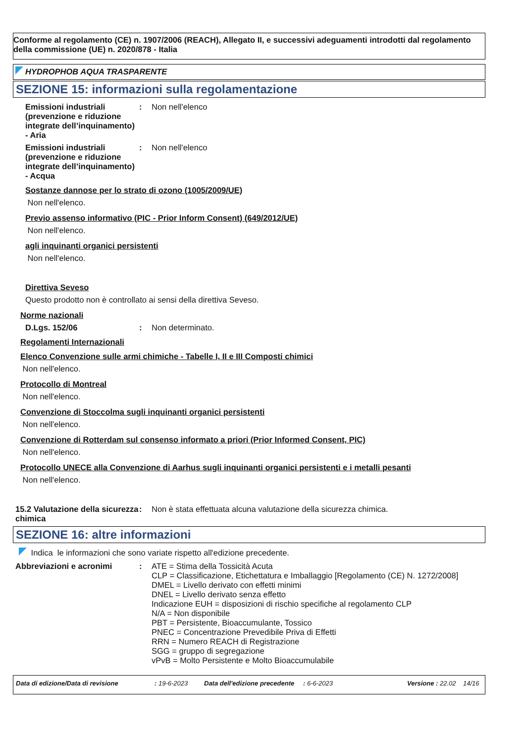Conforme al regolamento (CE) n. 1907/2006 (REACH), Allegato II, e successivi adeguamenti introdotti dal regolamento della commissione (UE) n. 2020/878 - Italia
HYDROPHOB AQUA TRASPARENTE
SEZIONE 15: informazioni sulla regolamentazione
Emissioni industriali (prevenzione e riduzione integrate dell’inquinamento) - Aria
: Non nell'elenco
Emissioni industriali (prevenzione e riduzione integrate dell’inquinamento) - Acqua
: Non nell'elenco
Sostanze dannose per lo strato di ozono (1005/2009/UE)
Non nell'elenco.
Previo assenso informativo (PIC - Prior Inform Consent) (649/2012/UE)
Non nell'elenco.
agli inquinanti organici persistenti
Non nell'elenco.
Direttiva Seveso
Questo prodotto non è controllato ai sensi della direttiva Seveso.
Norme nazionali
D.Lgs. 152/06 : Non determinato.
Regolamenti Internazionali
Elenco Convenzione sulle armi chimiche - Tabelle I, II e III Composti chimici
Non nell'elenco.
Protocollo di Montreal
Non nell'elenco.
Convenzione di Stoccolma sugli inquinanti organici persistenti
Non nell'elenco.
Convenzione di Rotterdam sul consenso informato a priori (Prior Informed Consent, PIC)
Non nell'elenco.
Protocollo UNECE alla Convenzione di Aarhus sugli inquinanti organici persistenti e i metalli pesanti
Non nell'elenco.
15.2 Valutazione della sicurezza chimica
: Non è stata effettuata alcuna valutazione della sicurezza chimica.
SEZIONE 16: altre informazioni
Indica le informazioni che sono variate rispetto all'edizione precedente.
Abbreviazioni e acronimi : ATE = Stima della Tossicità Acuta
CLP = Classificazione, Etichettatura e Imballaggio [Regolamento (CE) N. 1272/2008]
DMEL = Livello derivato con effetti minimi
DNEL = Livello derivato senza effetto
Indicazione EUH = disposizioni di rischio specifiche al regolamento CLP
N/A = Non disponibile
PBT = Persistente, Bioaccumulante, Tossico
PNEC = Concentrazione Prevedibile Priva di Effetti
RRN = Numero REACH di Registrazione
SGG = gruppo di segregazione
vPvB = Molto Persistente e Molto Bioaccumulabile
Data di edizione/Data di revisione: 19-6-2023 Data dell'edizione precedente: 6-6-2023 Versione : 22.02 14/16